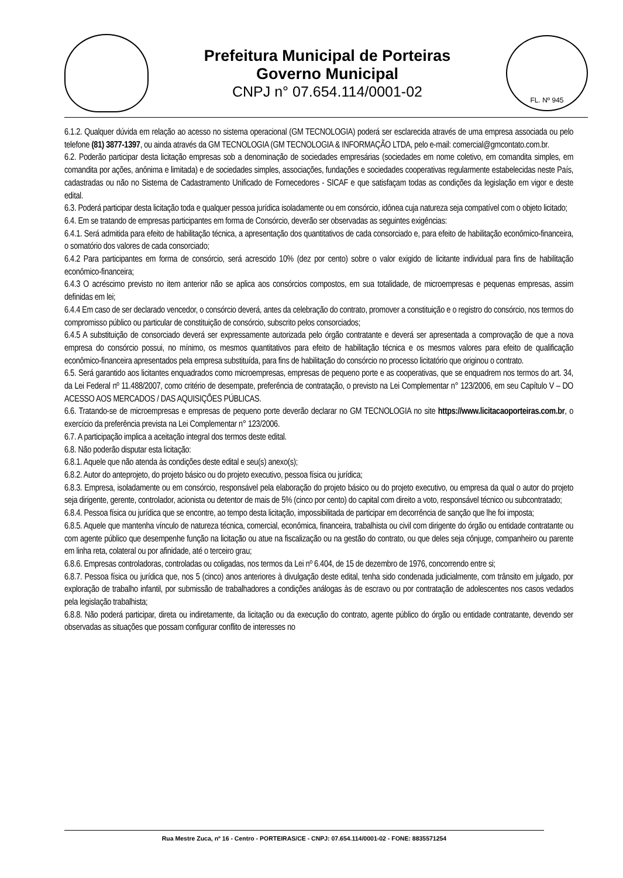Prefeitura Municipal de Porteiras
Governo Municipal
CNPJ n° 07.654.114/0001-02
FL. Nº 945
6.1.2. Qualquer dúvida em relação ao acesso no sistema operacional (GM TECNOLOGIA) poderá ser esclarecida através de uma empresa associada ou pelo telefone (81) 3877-1397, ou ainda através da GM TECNOLOGIA (GM TECNOLOGIA & INFORMAÇÃO LTDA, pelo e-mail: comercial@gmcontato.com.br.
6.2. Poderão participar desta licitação empresas sob a denominação de sociedades empresárias (sociedades em nome coletivo, em comandita simples, em comandita por ações, anônima e limitada) e de sociedades simples, associações, fundações e sociedades cooperativas regularmente estabelecidas neste País, cadastradas ou não no Sistema de Cadastramento Unificado de Fornecedores - SICAF e que satisfaçam todas as condições da legislação em vigor e deste edital.
6.3. Poderá participar desta licitação toda e qualquer pessoa jurídica isoladamente ou em consórcio, idônea cuja natureza seja compatível com o objeto licitado;
6.4. Em se tratando de empresas participantes em forma de Consórcio, deverão ser observadas as seguintes exigências:
6.4.1. Será admitida para efeito de habilitação técnica, a apresentação dos quantitativos de cada consorciado e, para efeito de habilitação econômico-financeira, o somatório dos valores de cada consorciado;
6.4.2 Para participantes em forma de consórcio, será acrescido 10% (dez por cento) sobre o valor exigido de licitante individual para fins de habilitação econômico-financeira;
6.4.3 O acréscimo previsto no item anterior não se aplica aos consórcios compostos, em sua totalidade, de microempresas e pequenas empresas, assim definidas em lei;
6.4.4 Em caso de ser declarado vencedor, o consórcio deverá, antes da celebração do contrato, promover a constituição e o registro do consórcio, nos termos do compromisso público ou particular de constituição de consórcio, subscrito pelos consorciados;
6.4.5 A substituição de consorciado deverá ser expressamente autorizada pelo órgão contratante e deverá ser apresentada a comprovação de que a nova empresa do consórcio possui, no mínimo, os mesmos quantitativos para efeito de habilitação técnica e os mesmos valores para efeito de qualificação econômico-financeira apresentados pela empresa substituída, para fins de habilitação do consórcio no processo licitatório que originou o contrato.
6.5. Será garantido aos licitantes enquadrados como microempresas, empresas de pequeno porte e as cooperativas, que se enquadrem nos termos do art. 34, da Lei Federal nº 11.488/2007, como critério de desempate, preferência de contratação, o previsto na Lei Complementar n° 123/2006, em seu Capítulo V – DO ACESSO AOS MERCADOS / DAS AQUISIÇÕES PÚBLICAS.
6.6. Tratando-se de microempresas e empresas de pequeno porte deverão declarar no GM TECNOLOGIA no site https://www.licitacaoporteiras.com.br, o exercício da preferência prevista na Lei Complementar n° 123/2006.
6.7. A participação implica a aceitação integral dos termos deste edital.
6.8. Não poderão disputar esta licitação:
6.8.1. Aquele que não atenda às condições deste edital e seu(s) anexo(s);
6.8.2. Autor do anteprojeto, do projeto básico ou do projeto executivo, pessoa física ou jurídica;
6.8.3. Empresa, isoladamente ou em consórcio, responsável pela elaboração do projeto básico ou do projeto executivo, ou empresa da qual o autor do projeto seja dirigente, gerente, controlador, acionista ou detentor de mais de 5% (cinco por cento) do capital com direito a voto, responsável técnico ou subcontratado;
6.8.4. Pessoa física ou jurídica que se encontre, ao tempo desta licitação, impossibilitada de participar em decorrência de sanção que lhe foi imposta;
6.8.5. Aquele que mantenha vínculo de natureza técnica, comercial, econômica, financeira, trabalhista ou civil com dirigente do órgão ou entidade contratante ou com agente público que desempenhe função na licitação ou atue na fiscalização ou na gestão do contrato, ou que deles seja cônjuge, companheiro ou parente em linha reta, colateral ou por afinidade, até o terceiro grau;
6.8.6. Empresas controladoras, controladas ou coligadas, nos termos da Lei nº 6.404, de 15 de dezembro de 1976, concorrendo entre si;
6.8.7. Pessoa física ou jurídica que, nos 5 (cinco) anos anteriores à divulgação deste edital, tenha sido condenada judicialmente, com trânsito em julgado, por exploração de trabalho infantil, por submissão de trabalhadores a condições análogas às de escravo ou por contratação de adolescentes nos casos vedados pela legislação trabalhista;
6.8.8. Não poderá participar, direta ou indiretamente, da licitação ou da execução do contrato, agente público do órgão ou entidade contratante, devendo ser observadas as situações que possam configurar conflito de interesses no
Rua Mestre Zuca, nº 16 - Centro - PORTEIRAS/CE - CNPJ: 07.654.114/0001-02 - FONE: 8835571254